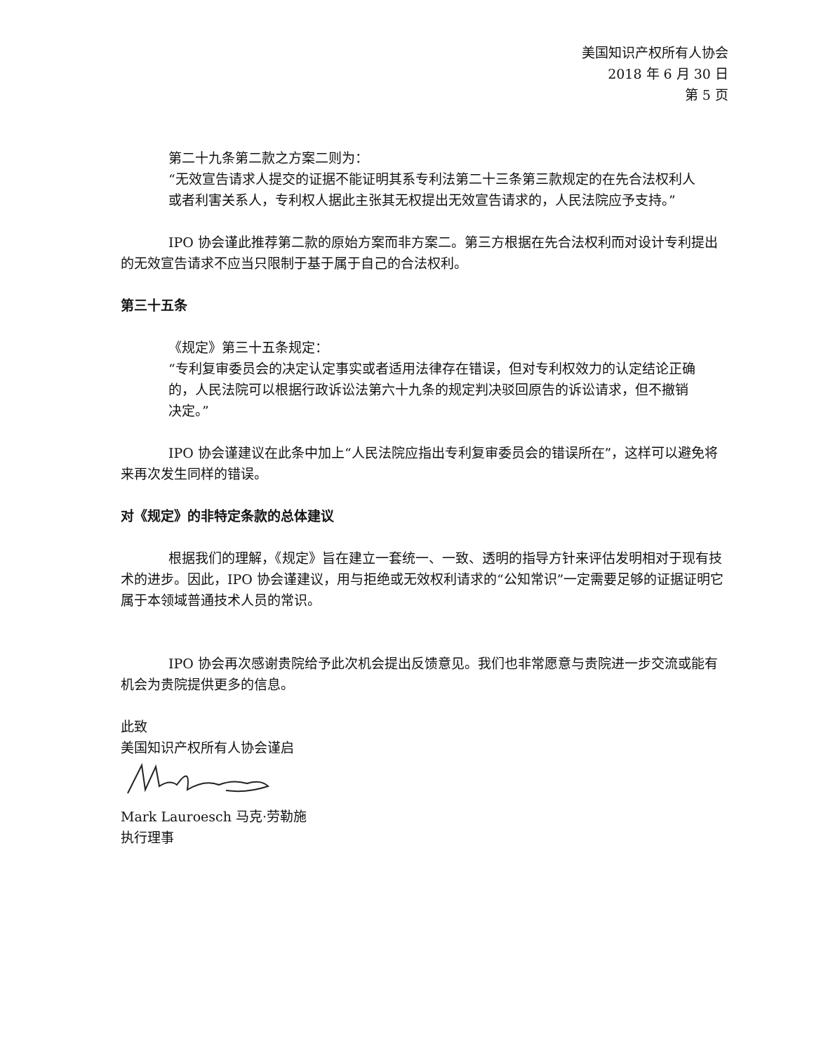美国知识产权所有人协会
2018 年 6 月 30 日
第 5 页
第二十九条第二款之方案二则为：
“无效宣告请求人提交的证据不能证明其系专利法第二十三条第三款规定的在先合法权利人或者利害关系人，专利权人据此主张其无权提出无效宣告请求的，人民法院应予支持。”
IPO 协会谨此推荐第二款的原始方案而非方案二。第三方根据在先合法权利而对设计专利提出的无效宣告请求不应当只限制于基于属于自己的合法权利。
第三十五条
《规定》第三十五条规定：
“专利复审委员会的决定认定事实或者适用法律存在错误，但对专利权效力的认定结论正确的，人民法院可以根据行政诉讼法第六十九条的规定判决驳回原告的诉讼请求，但不撤销决定。”
IPO 协会谨建议在此条中加上“人民法院应指出专利复审委员会的错误所在”，这样可以避免将来再次发生同样的错误。
对《规定》的非特定条款的总体建议
根据我们的理解，《规定》旨在建立一套统一、一致、透明的指导方针来评估发明相对于现有技术的进步。因此，IPO 协会谨建议，用与拒绝或无效权利请求的“公知常识”一定需要足够的证据证明它属于本领域普通技术人员的常识。
IPO 协会再次感谢贵院给予此次机会提出反馈意见。我们也非常愿意与贵院进一步交流或能有机会为贵院提供更多的信息。
此致
美国知识产权所有人协会谨启
Mark Lauroesch 马克·劳勒施
执行理事